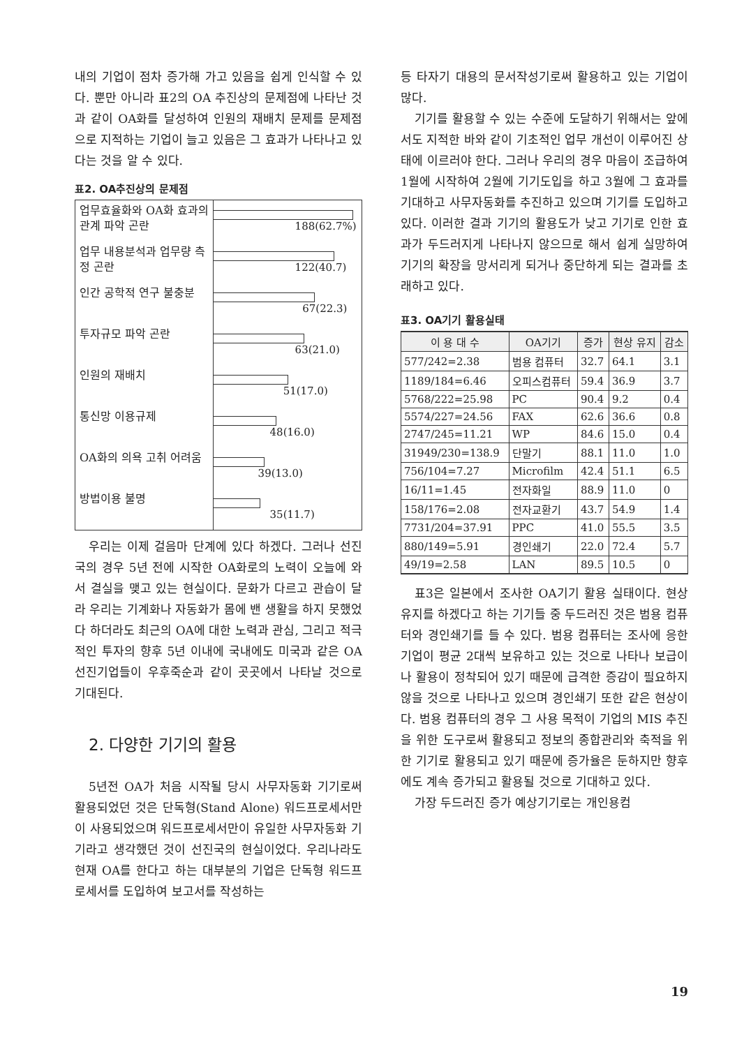내의 기업이 점차 증가해 가고 있음을 쉽게 인식할 수 있다. 뿐만 아니라 표2의 OA 추진상의 문제점에 나타난 것과 같이 OA화를 달성하여 인원의 재배치 문제를 문제점으로 지적하는 기업이 늘고 있음은 그 효과가 나타나고 있다는 것을 알 수 있다.
표2. OA추진상의 문제점
업무효율화와 OA화 효과의 관계 파악 곤란
188(62.7%)
업무 내용분석과 업무량 측정 곤란
122(40.7)
인간 공학적 연구 불충분
67(22.3)
투자규모 파악 곤란
63(21.0)
인원의 재배치
51(17.0)
통신망 이용규제
48(16.0)
OA화의 의욕 고취 어려움
39(13.0)
방법이용 불명
35(11.7)
우리는 이제 걸음마 단계에 있다 하겠다. 그러나 선진국의 경우 5년 전에 시작한 OA화로의 노력이 오늘에 와서 결실을 맺고 있는 현실이다. 문화가 다르고 관습이 달라 우리는 기계화나 자동화가 몸에 밴 생활을 하지 못했었다 하더라도 최근의 OA에 대한 노력과 관심, 그리고 적극적인 투자의 향후 5년 이내에 국내에도 미국과 같은 OA선진기업들이 우후죽순과 같이 곳곳에서 나타날 것으로 기대된다.
2. 다양한 기기의 활용
5년전 OA가 처음 시작될 당시 사무자동화 기기로써 활용되었던 것은 단독형(Stand Alone) 워드프로세서만이 사용되었으며 워드프로세서만이 유일한 사무자동화 기기라고 생각했던 것이 선진국의 현실이었다. 우리나라도 현재 OA를 한다고 하는 대부분의 기업은 단독형 워드프로세서를 도입하여 보고서를 작성하는
등 타자기 대용의 문서작성기로써 활용하고 있는 기업이 많다.
기기를 활용할 수 있는 수준에 도달하기 위해서는 앞에서도 지적한 바와 같이 기초적인 업무 개선이 이루어진 상태에 이르러야 한다. 그러나 우리의 경우 마음이 조급하여 1월에 시작하여 2월에 기기도입을 하고 3월에 그 효과를 기대하고 사무자동화를 추진하고 있으며 기기를 도입하고 있다. 이러한 결과 기기의 활용도가 낮고 기기로 인한 효과가 두드러지게 나타나지 않으므로 해서 쉽게 실망하여 기기의 확장을 망서리게 되거나 중단하게 되는 결과를 초래하고 있다.
표3. OA기기 활용실태
| 이 용 대 수 | OA기기 | 증가 | 현상 유지 | 감소 |
| --- | --- | --- | --- | --- |
| 577/242=2.38 | 범용 컴퓨터 | 32.7 | 64.1 | 3.1 |
| 1189/184=6.46 | 오피스컴퓨터 | 59.4 | 36.9 | 3.7 |
| 5768/222=25.98 | PC | 90.4 | 9.2 | 0.4 |
| 5574/227=24.56 | FAX | 62.6 | 36.6 | 0.8 |
| 2747/245=11.21 | WP | 84.6 | 15.0 | 0.4 |
| 31949/230=138.9 | 단말기 | 88.1 | 11.0 | 1.0 |
| 756/104=7.27 | Microfilm | 42.4 | 51.1 | 6.5 |
| 16/11=1.45 | 전자화일 | 88.9 | 11.0 | 0 |
| 158/176=2.08 | 전자교환기 | 43.7 | 54.9 | 1.4 |
| 7731/204=37.91 | PPC | 41.0 | 55.5 | 3.5 |
| 880/149=5.91 | 경인쇄기 | 22.0 | 72.4 | 5.7 |
| 49/19=2.58 | LAN | 89.5 | 10.5 | 0 |
표3은 일본에서 조사한 OA기기 활용 실태이다. 현상유지를 하겠다고 하는 기기들 중 두드러진 것은 범용 컴퓨터와 경인쇄기를 들 수 있다. 범용 컴퓨터는 조사에 응한 기업이 평균 2대씩 보유하고 있는 것으로 나타나 보급이나 활용이 정착되어 있기 때문에 급격한 증감이 필요하지 않을 것으로 나타나고 있으며 경인쇄기 또한 같은 현상이다. 범용 컴퓨터의 경우 그 사용 목적이 기업의 MIS 추진을 위한 도구로써 활용되고 정보의 종합관리와 축적을 위한 기기로 활용되고 있기 때문에 증가율은 둔하지만 향후에도 계속 증가되고 활용될 것으로 기대하고 있다.
가장 두드러진 증가 예상기기로는 개인용컴
19